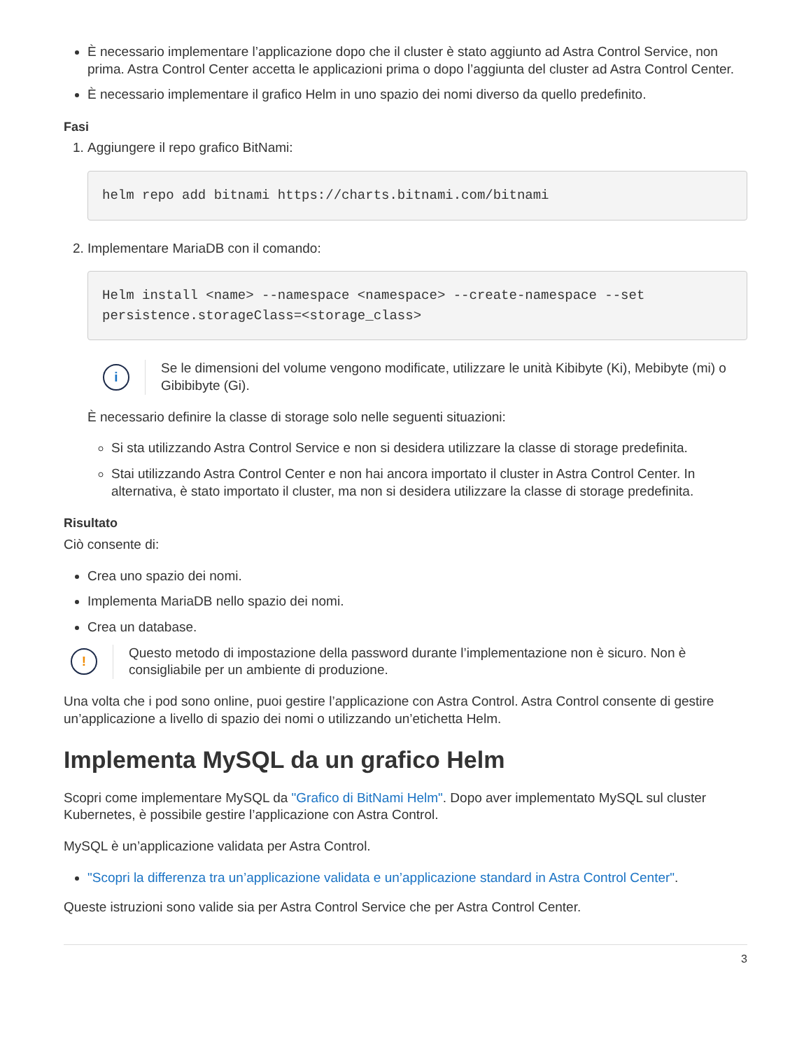È necessario implementare l’applicazione dopo che il cluster è stato aggiunto ad Astra Control Service, non prima. Astra Control Center accetta le applicazioni prima o dopo l’aggiunta del cluster ad Astra Control Center.
È necessario implementare il grafico Helm in uno spazio dei nomi diverso da quello predefinito.
Fasi
1. Aggiungere il repo grafico BitNami:
helm repo add bitnami https://charts.bitnami.com/bitnami
2. Implementare MariaDB con il comando:
Helm install <name> --namespace <namespace> --create-namespace --set
persistence.storageClass=<storage_class>
i
Se le dimensioni del volume vengono modificate, utilizzare le unità Kibibyte (Ki), Mebibyte (mi) o Gibibibyte (Gi).
È necessario definire la classe di storage solo nelle seguenti situazioni:
Si sta utilizzando Astra Control Service e non si desidera utilizzare la classe di storage predefinita.
Stai utilizzando Astra Control Center e non hai ancora importato il cluster in Astra Control Center. In alternativa, è stato importato il cluster, ma non si desidera utilizzare la classe di storage predefinita.
Risultato
Ciò consente di:
Crea uno spazio dei nomi.
Implementa MariaDB nello spazio dei nomi.
Crea un database.
!
Questo metodo di impostazione della password durante l’implementazione non è sicuro. Non è consigliabile per un ambiente di produzione.
Una volta che i pod sono online, puoi gestire l’applicazione con Astra Control. Astra Control consente di gestire un’applicazione a livello di spazio dei nomi o utilizzando un’etichetta Helm.
Implementa MySQL da un grafico Helm
Scopri come implementare MySQL da "Grafico di BitNami Helm". Dopo aver implementato MySQL sul cluster Kubernetes, è possibile gestire l’applicazione con Astra Control.
MySQL è un’applicazione validata per Astra Control.
"Scopri la differenza tra un’applicazione validata e un’applicazione standard in Astra Control Center".
Queste istruzioni sono valide sia per Astra Control Service che per Astra Control Center.
3